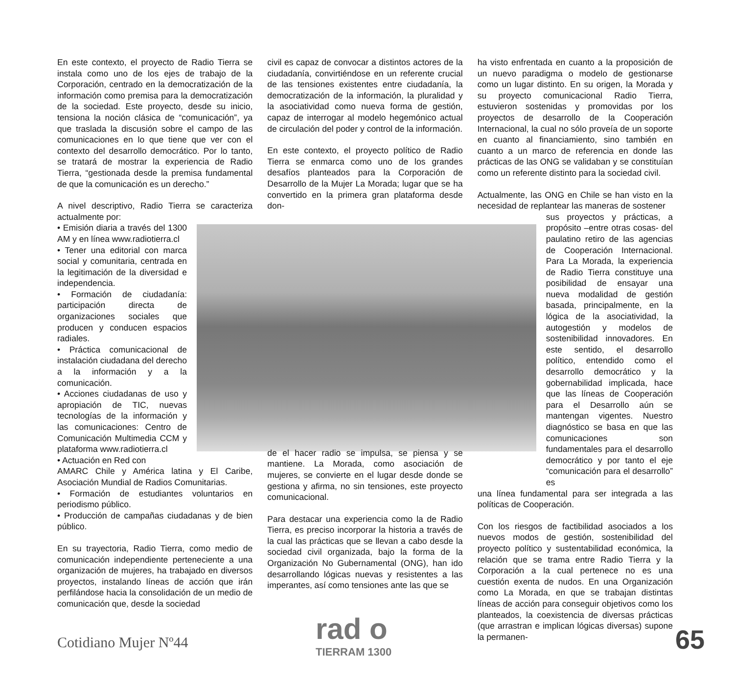En este contexto, el proyecto de Radio Tierra se instala como uno de los ejes de trabajo de la Corporación, centrado en la democratización de la información como premisa para la democratización de la sociedad. Este proyecto, desde su inicio, tensiona la noción clásica de “comunicación”, ya que traslada la discusión sobre el campo de las comunicaciones en lo que tiene que ver con el contexto del desarrollo democrático. Por lo tanto, se tratará de mostrar la experiencia de Radio Tierra, “gestionada desde la premisa fundamental de que la comunicación es un derecho.”
A nivel descriptivo, Radio Tierra se caracteriza actualmente por:
• Emisión diaria a través del 1300 AM y en línea www.radiotierra.cl
• Tener una editorial con marca social y comunitaria, centrada en la legitimación de la diversidad e independencia.
• Formación de ciudadanía: participación directa de organizaciones sociales que producen y conducen espacios radiales.
• Práctica comunicacional de instalación ciudadana del derecho a la información y a la comunicación.
• Acciones ciudadanas de uso y apropiación de TIC, nuevas tecnologías de la información y las comunicaciones: Centro de Comunicación Multimedia CCM y plataforma www.radiotierra.cl
• Actuación en Red con
AMARC Chile y América latina y El Caribe, Asociación Mundial de Radios Comunitarias.
• Formación de estudiantes voluntarios en periodismo público.
• Producción de campañas ciudadanas y de bien público.
En su trayectoria, Radio Tierra, como medio de comunicación independiente perteneciente a una organización de mujeres, ha trabajado en diversos proyectos, instalando líneas de acción que irán perfilándose hacia la consolidación de un medio de comunicación que, desde la sociedad
civil es capaz de convocar a distintos actores de la ciudadanía, convirtiéndose en un referente crucial de las tensiones existentes entre ciudadanía, la democratización de la información, la pluralidad y la asociatividad como nueva forma de gestión, capaz de interrogar al modelo hegemónico actual de circulación del poder y control de la información.
En este contexto, el proyecto político de Radio Tierra se enmarca como uno de los grandes desafíos planteados para la Corporación de Desarrollo de la Mujer La Morada; lugar que se ha convertido en la primera gran plataforma desde don-
de el hacer radio se impulsa, se piensa y se mantiene. La Morada, como asociación de mujeres, se convierte en el lugar desde donde se gestiona y afirma, no sin tensiones, este proyecto comunicacional.
Para destacar una experiencia como la de Radio Tierra, es preciso incorporar la historia a través de la cual las prácticas que se llevan a cabo desde la sociedad civil organizada, bajo la forma de la Organización No Gubernamental (ONG), han ido desarrollando lógicas nuevas y resistentes a las imperantes, así como tensiones ante las que se
ha visto enfrentada en cuanto a la proposición de un nuevo paradigma o modelo de gestionarse como un lugar distinto. En su origen, la Morada y su proyecto comunicacional Radio Tierra, estuvieron sostenidas y promovidas por los proyectos de desarrollo de la Cooperación Internacional, la cual no sólo proveía de un soporte en cuanto al financiamiento, sino también en cuanto a un marco de referencia en donde las prácticas de las ONG se validaban y se constituían como un referente distinto para la sociedad civil.
Actualmente, las ONG en Chile se han visto en la necesidad de replantear las maneras de sostener
sus proyectos y prácticas, a propósito –entre otras cosas- del paulatino retiro de las agencias de Cooperación Internacional. Para La Morada, la experiencia de Radio Tierra constituye una posibilidad de ensayar una nueva modalidad de gestión basada, principalmente, en la lógica de la asociatividad, la autogestión y modelos de sostenibilidad innovadores. En este sentido, el desarrollo político, entendido como el desarrollo democrático y la gobernabilidad implicada, hace que las líneas de Cooperación para el Desarrollo aún se mantengan vigentes. Nuestro diagnóstico se basa en que las comunicaciones son fundamentales para el desarrollo democrático y por tanto el eje “comunicación para el desarrollo” es
una línea fundamental para ser integrada a las políticas de Cooperación.
Con los riesgos de factibilidad asociados a los nuevos modos de gestión, sostenibilidad del proyecto político y sustentabilidad económica, la relación que se trama entre Radio Tierra y la Corporación a la cual pertenece no es una cuestión exenta de nudos. En una Organización como La Morada, en que se trabajan distintas líneas de acción para conseguir objetivos como los planteados, la coexistencia de diversas prácticas (que arrastran e implican lógicas diversas) supone la permanen-
Cotidiano Mujer Nº44 rad o
TIERRAM 1300
65